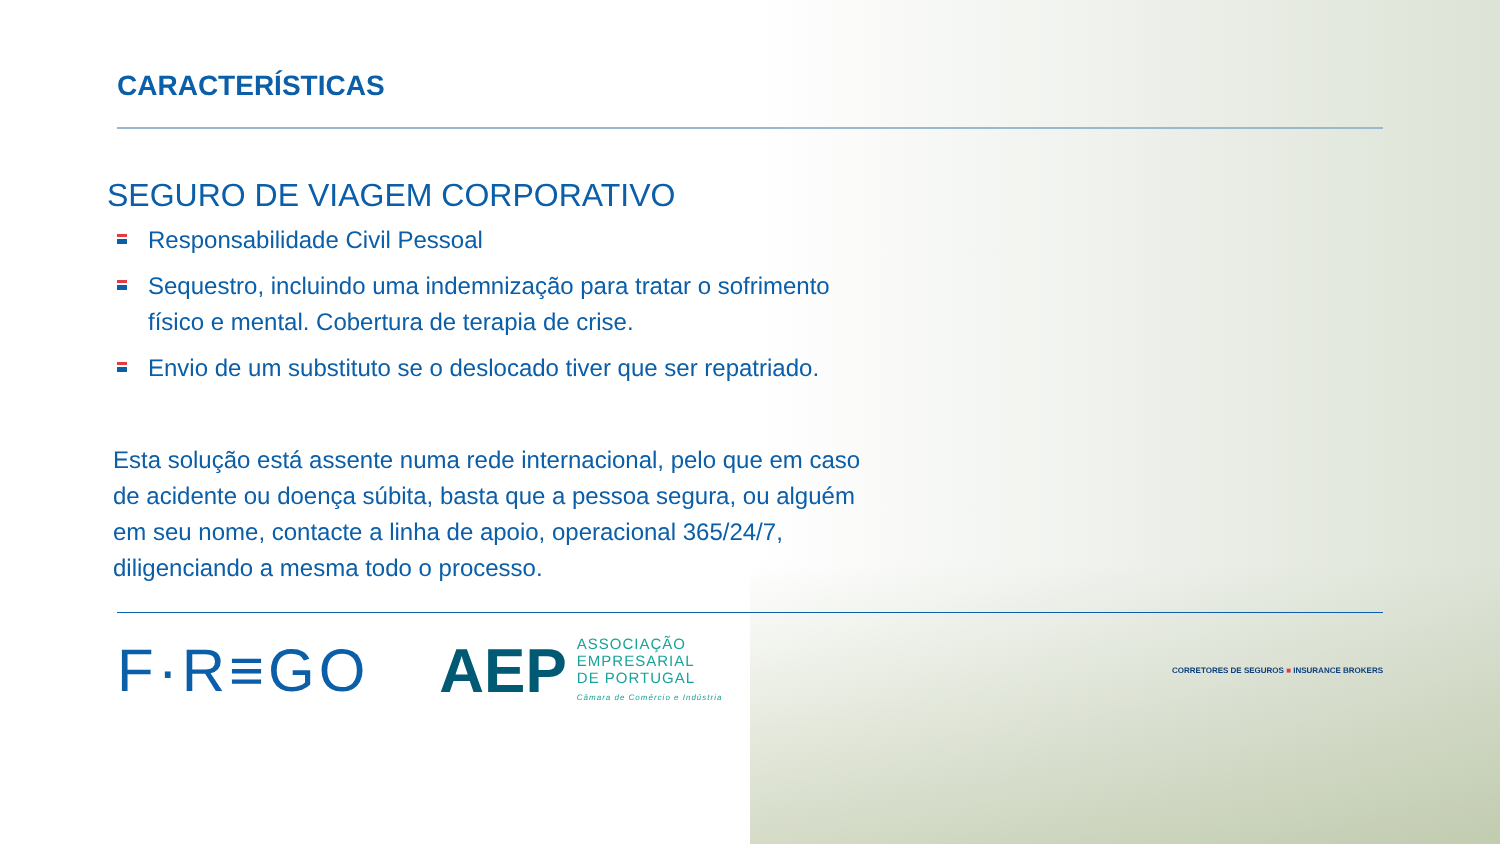CARACTERÍSTICAS
SEGURO DE VIAGEM CORPORATIVO
Responsabilidade Civil Pessoal
Sequestro, incluindo uma indemnização para tratar o sofrimento físico e mental. Cobertura de terapia de crise.
Envio de um substituto se o deslocado tiver que ser repatriado.
Esta solução está assente numa rede internacional, pelo que em caso de acidente ou doença súbita, basta que a pessoa segura, ou alguém em seu nome, contacte a linha de apoio, operacional 365/24/7, diligenciando a mesma todo o processo.
F·R≡GO AEP
ASSOCIAÇÃO
EMPRESARIAL
DE PORTUGAL
Câmara de Comércio e Indústria
CORRETORES DE SEGUROS ■ INSURANCE BROKERS